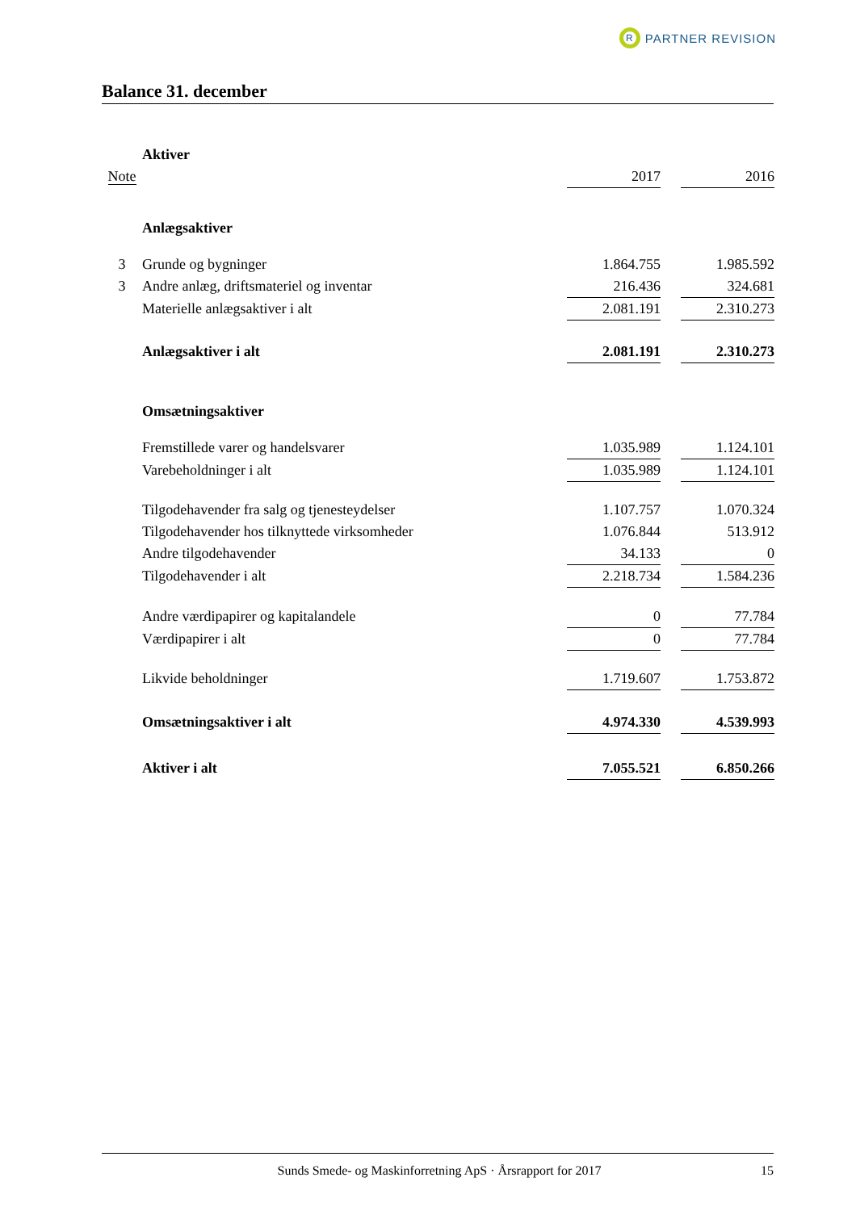R
PARTNER REVISION
Balance 31. december
| | Aktiver | | | |
| Note | | 2017 | | 2016 |
| | Anlægsaktiver | | | |
| 3 | Grunde og bygninger | 1.864.755 | | 1.985.592 |
| 3 | Andre anlæg, driftsmateriel og inventar | 216.436 | | 324.681 |
| | Materielle anlægsaktiver i alt | 2.081.191 | | 2.310.273 |
| | Anlægsaktiver i alt | 2.081.191 | | 2.310.273 |
| | Omsætningsaktiver | | | |
| | Fremstillede varer og handelsvarer | 1.035.989 | | 1.124.101 |
| | Varebeholdninger i alt | 1.035.989 | | 1.124.101 |
| | Tilgodehavender fra salg og tjenesteydelser | 1.107.757 | | 1.070.324 |
| | Tilgodehavender hos tilknyttede virksomheder | 1.076.844 | | 513.912 |
| | Andre tilgodehavender | 34.133 | | 0 |
| | Tilgodehavender i alt | 2.218.734 | | 1.584.236 |
| | Andre værdipapirer og kapitalandele | 0 | | 77.784 |
| | Værdipapirer i alt | 0 | | 77.784 |
| | Likvide beholdninger | 1.719.607 | | 1.753.872 |
| | Omsætningsaktiver i alt | 4.974.330 | | 4.539.993 |
| | Aktiver i alt | 7.055.521 | | 6.850.266 |
Sunds Smede- og Maskinforretning ApS · Årsrapport for 2017 15